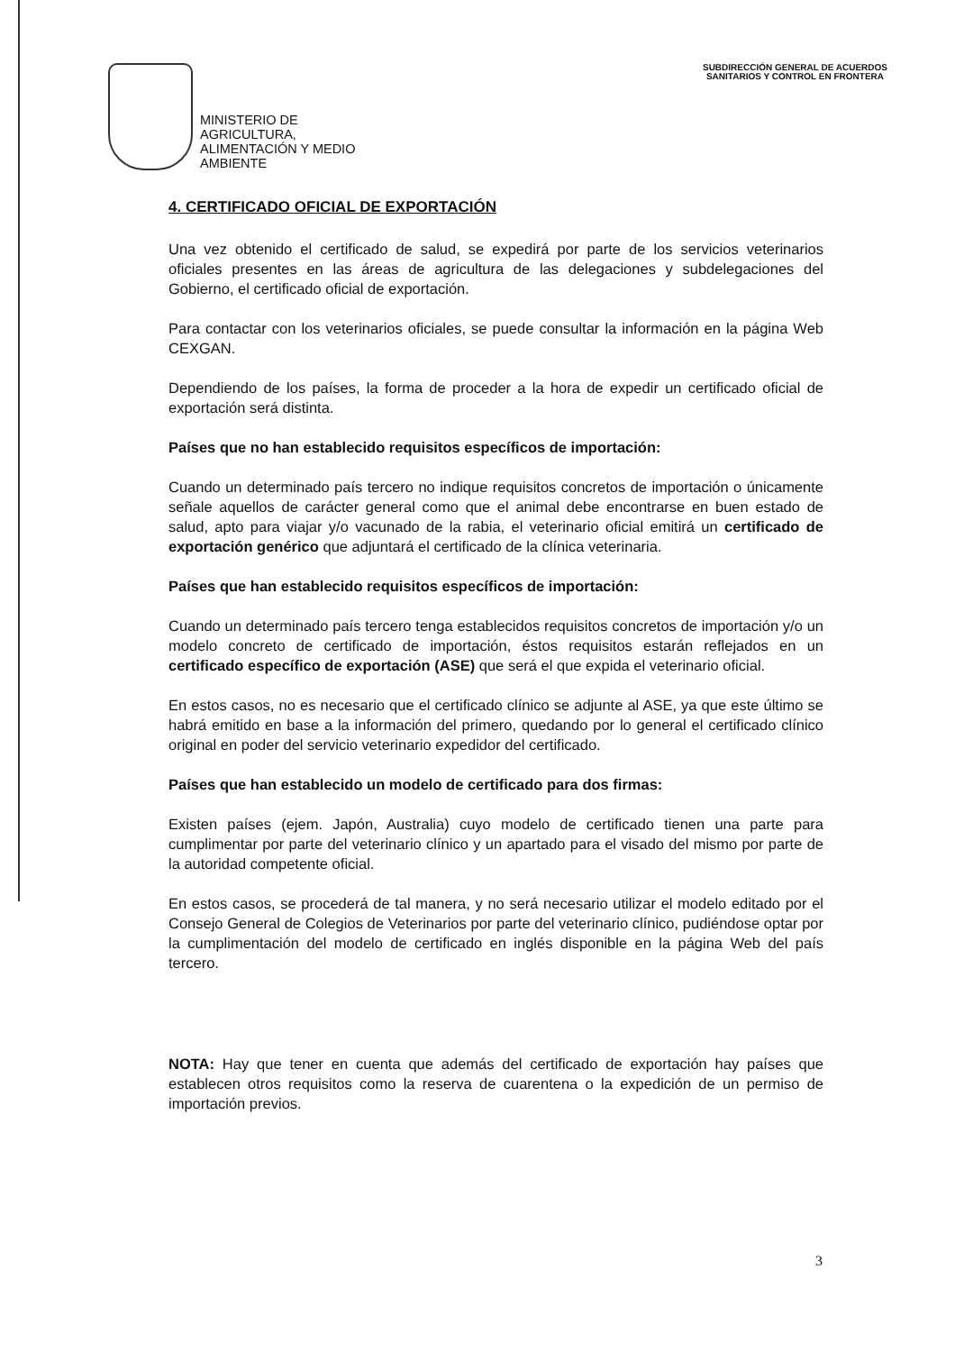MINISTERIO DE
AGRICULTURA,
ALIMENTACIÓN Y MEDIO
AMBIENTE
SUBDIRECCIÓN GENERAL DE ACUERDOS
SANITARIOS Y CONTROL EN FRONTERA
4. CERTIFICADO OFICIAL DE EXPORTACIÓN
Una vez obtenido el certificado de salud, se expedirá por parte de los servicios veterinarios oficiales presentes en las áreas de agricultura de las delegaciones y subdelegaciones del Gobierno, el certificado oficial de exportación.
Para contactar con los veterinarios oficiales, se puede consultar la información en la página Web CEXGAN.
Dependiendo de los países, la forma de proceder a la hora de expedir un certificado oficial de exportación será distinta.
Países que no han establecido requisitos específicos de importación:
Cuando un determinado país tercero no indique requisitos concretos de importación o únicamente señale aquellos de carácter general como que el animal debe encontrarse en buen estado de salud, apto para viajar y/o vacunado de la rabia, el veterinario oficial emitirá un certificado de exportación genérico que adjuntará el certificado de la clínica veterinaria.
Países que han establecido requisitos específicos de importación:
Cuando un determinado país tercero tenga establecidos requisitos concretos de importación y/o un modelo concreto de certificado de importación, éstos requisitos estarán reflejados en un certificado específico de exportación (ASE) que será el que expida el veterinario oficial.
En estos casos, no es necesario que el certificado clínico se adjunte al ASE, ya que este último se habrá emitido en base a la información del primero, quedando por lo general el certificado clínico original en poder del servicio veterinario expedidor del certificado.
Países que han establecido un modelo de certificado para dos firmas:
Existen países (ejem. Japón, Australia) cuyo modelo de certificado tienen una parte para cumplimentar por parte del veterinario clínico y un apartado para el visado del mismo por parte de la autoridad competente oficial.
En estos casos, se procederá de tal manera, y no será necesario utilizar el modelo editado por el Consejo General de Colegios de Veterinarios por parte del veterinario clínico, pudiéndose optar por la cumplimentación del modelo de certificado en inglés disponible en la página Web del país tercero.
NOTA: Hay que tener en cuenta que además del certificado de exportación hay países que establecen otros requisitos como la reserva de cuarentena o la expedición de un permiso de importación previos.
3